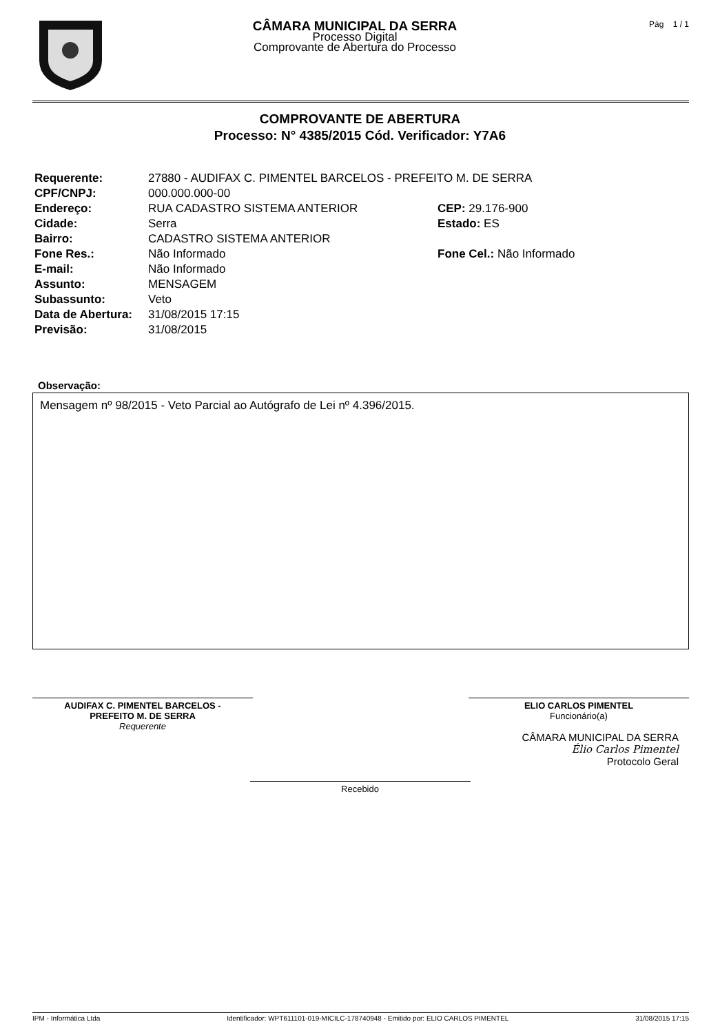CÂMARA MUNICIPAL DA SERRA
Processo Digital
Comprovante de Abertura do Processo
Pág 1 / 1
COMPROVANTE DE ABERTURA
Processo: N° 4385/2015 Cód. Verificador: Y7A6
| Requerente: | 27880 - AUDIFAX C. PIMENTEL BARCELOS - PREFEITO M. DE SERRA | |
| CPF/CNPJ: | 000.000.000-00 | |
| Endereço: | RUA CADASTRO SISTEMA ANTERIOR | CEP: 29.176-900 |
| Cidade: | Serra | Estado: ES |
| Bairro: | CADASTRO SISTEMA ANTERIOR | |
| Fone Res.: | Não Informado | Fone Cel.: Não Informado |
| E-mail: | Não Informado | |
| Assunto: | MENSAGEM | |
| Subassunto: | Veto | |
| Data de Abertura: | 31/08/2015 17:15 | |
| Previsão: | 31/08/2015 | |
Observação:
Mensagem nº 98/2015 - Veto Parcial ao Autógrafo de Lei nº 4.396/2015.
AUDIFAX C. PIMENTEL BARCELOS -
PREFEITO M. DE SERRA
Requerente
ELIO CARLOS PIMENTEL
Funcionário(a)
CÂMARA MUNICIPAL DA SERRA
Élio Carlos Pimentel
Protocolo Geral
Recebido
IPM - Informática Ltda Identificador: WPT611101-019-MICILC-178740948 - Emitido por: ELIO CARLOS PIMENTEL 31/08/2015 17:15